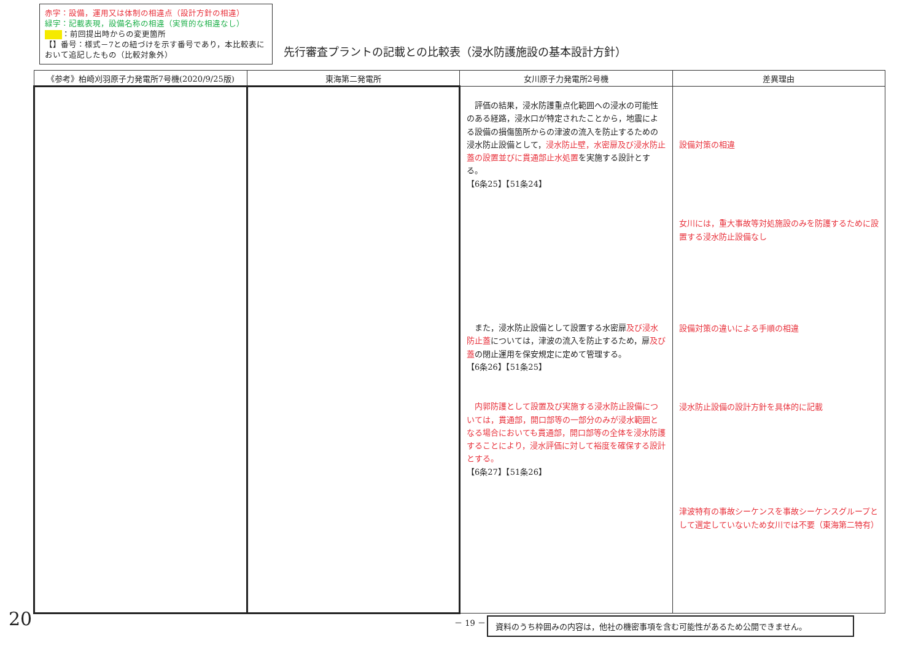赤字：設備，運用又は体制の相違点（設計方針の相違）
緑字：記載表現，設備名称の相違（実質的な相違なし）
：前回提出時からの変更箇所
【】番号：様式－7との紐づけを示す番号であり，本比較表において追記したもの（比較対象外）
先行審査プラントの記載との比較表（浸水防護施設の基本設計方針）
| 《参考》柏崎刈羽原子力発電所7号機(2020/9/25版) | 東海第二発電所 | 女川原子力発電所2号機 | 差異理由 |
| --- | --- | --- | --- |
| | | 評価の結果，浸水防護重点化範囲への浸水の可能性のある経路，浸水口が特定されたことから，地震による設備の損傷箇所からの津波の流入を防止するための浸水防止設備として， 浸水防止壁，水密扉及び浸水防止蓋の設置並びに貫通部止水処置 を実施する設計とする。 【6条25】【51条24】 また，浸水防止設備として設置する水密扉 及び浸水防止蓋 については，津波の流入を防止するため，扉 及び蓋 の閉止運用を保安規定に定めて管理する。 【6条26】【51条25】 内郭防護として設置及び実施する浸水防止設備については，貫通部，開口部等の一部分のみが浸水範囲となる場合においても貫通部，開口部等の全体を浸水防護することにより，浸水評価に対して裕度を確保する設計とする。 【6条27】【51条26】 | 設備対策の相違 女川には，重大事故等対処施設のみを防護するために設置する浸水防止設備なし 設備対策の違いによる手順の相違 浸水防止設備の設計方針を具体的に記載 津波特有の事故シーケンスを事故シーケンスグループとして選定していないため女川では不要（東海第二特有） |
20 － 19 － 資料のうち枠囲みの内容は，他社の機密事項を含む可能性があるため公開できません。